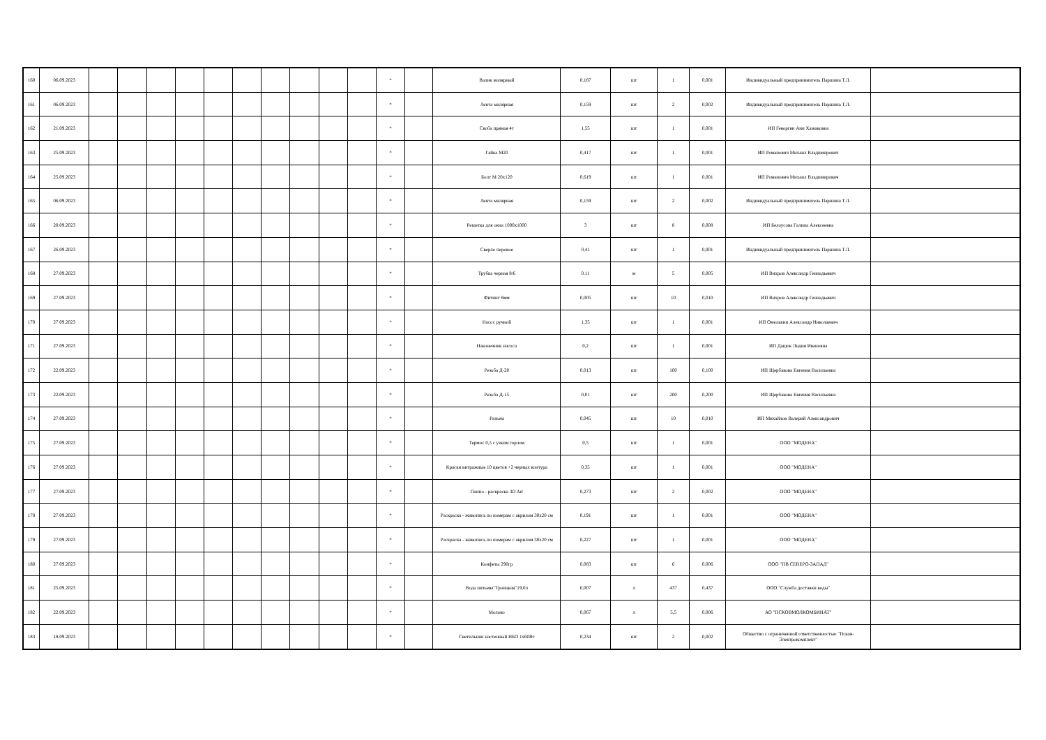| 160 | 06.09.2023 | | | | | | | | | | | * | | Валик малярный | 0,187 | шт | 1 | 0,001 | Индивидуальный предприниматель Паршина Т.Л. | |
| 161 | 06.09.2023 | | | | | | | | | | | * | | Лента малярная | 0,159 | шт | 2 | 0,002 | Индивидуальный предприниматель Паршина Т.Л. | |
| 162 | 21.09.2023 | | | | | | | | | | | * | | Скоба прямая 4т | 1,55 | шт | 1 | 0,001 | ИП Геворгян Ани Хажаковна | |
| 163 | 25.09.2023 | | | | | | | | | | | * | | Гайка М20 | 0,417 | шт | 1 | 0,001 | ИП Романович Михаил Владимирович | |
| 164 | 25.09.2023 | | | | | | | | | | | * | | Болт М 20х120 | 0,619 | шт | 1 | 0,001 | ИП Романович Михаил Владимирович | |
| 165 | 06.09.2023 | | | | | | | | | | | * | | Лента малярная | 0,159 | шт | 2 | 0,002 | Индивидуальный предприниматель Паршина Т.Л. | |
| 166 | 20.09.2023 | | | | | | | | | | | * | | Решетка для окна 1000х1000 | 3 | шт | 8 | 0,008 | ИП Белоусова Галина Алексеевна | |
| 167 | 26.09.2023 | | | | | | | | | | | * | | Сверло перовое | 0,41 | шт | 1 | 0,001 | Индивидуальный предприниматель Паршина Т.Л. | |
| 168 | 27.09.2023 | | | | | | | | | | | * | | Трубка черная 8/6 | 0,11 | м | 5 | 0,005 | ИП Вихров Александр Геннадьевич | |
| 169 | 27.09.2023 | | | | | | | | | | | * | | Фитинг 8мм | 0,005 | шт | 10 | 0,010 | ИП Вихров Александр Геннадьевич | |
| 170 | 27.09.2023 | | | | | | | | | | | * | | Насос ручной | 1,35 | шт | 1 | 0,001 | ИП Омелькин Александр Николаевич | |
| 171 | 27.09.2023 | | | | | | | | | | | * | | Наконечник насоса | 0,2 | шт | 1 | 0,001 | ИП Дацюк Лидия Ивановна | |
| 172 | 22.09.2023 | | | | | | | | | | | * | | Резьба Д-20 | 0,013 | шт | 100 | 0,100 | ИП Щербакова Евгения Васильевна | |
| 173 | 22.09.2023 | | | | | | | | | | | * | | Резьба Д-15 | 0,01 | шт | 200 | 0,200 | ИП Щербакова Евгения Васильевна | |
| 174 | 27.09.2023 | | | | | | | | | | | * | | Разъем | 0,045 | шт | 10 | 0,010 | ИП Михайлов Валерий Александрович | |
| 175 | 27.09.2023 | | | | | | | | | | | * | | Термос 0,5 с узким горлом | 0,5 | шт | 1 | 0,001 | ООО "МОДЕНА" | |
| 176 | 27.09.2023 | | | | | | | | | | | * | | Краски витражные 10 цветов +2 черных контура | 0,35 | шт | 1 | 0,001 | ООО "МОДЕНА" | |
| 177 | 27.09.2023 | | | | | | | | | | | * | | Панно - раскраска 3D Art | 0,273 | шт | 2 | 0,002 | ООО "МОДЕНА" | |
| 178 | 27.09.2023 | | | | | | | | | | | * | | Раскраска - живопись по номерам с акрилом 30х20 см | 0,191 | шт | 1 | 0,001 | ООО "МОДЕНА" | |
| 179 | 27.09.2023 | | | | | | | | | | | * | | Раскраска - живопись по номерам с акрилом 30х20 см | 0,227 | шт | 1 | 0,001 | ООО "МОДЕНА" | |
| 180 | 27.09.2023 | | | | | | | | | | | * | | Конфеты 290гр | 0,083 | шт | 6 | 0,006 | ООО "ПВ СЕВЕРО-ЗАПАД" | |
| 181 | 25.09.2023 | | | | | | | | | | | * | | Вода питьева"Троицкая"19,0л | 0,007 | л | 437 | 0,437 | ООО "Служба доставки воды" | |
| 182 | 22.09.2023 | | | | | | | | | | | * | | Молоко | 0,067 | л | 5,5 | 0,006 | АО "ПСКОВМОЛКОМБИНАТ" | |
| 183 | 18.09.2023 | | | | | | | | | | | * | | Светильник настенный НБО 1х60Вт | 0,234 | шт | 2 | 0,002 | Общество с ограниченной ответственностью "Псков-Электрокомплект" | |